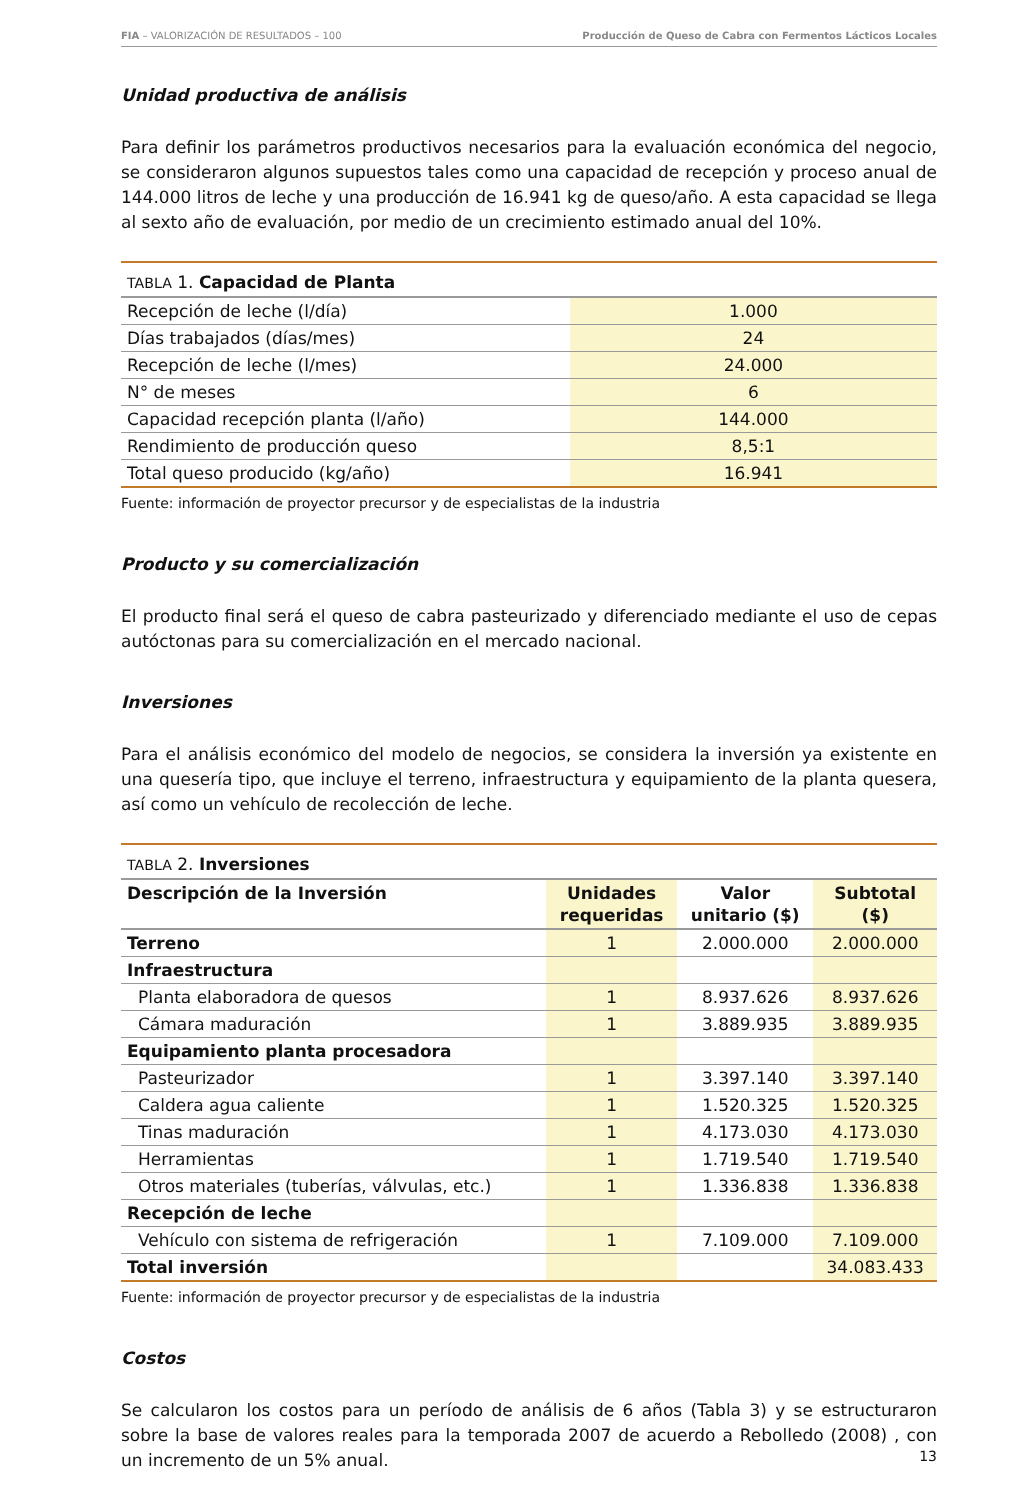FIA – VALORIZACIÓN DE RESULTADOS – 100 Producción de Queso de Cabra con Fermentos Lácticos Locales
Unidad productiva de análisis
Para definir los parámetros productivos necesarios para la evaluación económica del negocio, se consideraron algunos supuestos tales como una capacidad de recepción y proceso anual de 144.000 litros de leche y una producción de 16.941 kg de queso/año. A esta capacidad se llega al sexto año de evaluación, por medio de un crecimiento estimado anual del 10%.
| TABLA 1. Capacidad de Planta | |
| Recepción de leche (l/día) | 1.000 |
| Días trabajados (días/mes) | 24 |
| Recepción de leche (l/mes) | 24.000 |
| N° de meses | 6 |
| Capacidad recepción planta (l/año) | 144.000 |
| Rendimiento de producción queso | 8,5:1 |
| Total queso producido (kg/año) | 16.941 |
Fuente: información de proyector precursor y de especialistas de la industria
Producto y su comercialización
El producto final será el queso de cabra pasteurizado y diferenciado mediante el uso de cepas autóctonas para su comercialización en el mercado nacional.
Inversiones
Para el análisis económico del modelo de negocios, se considera la inversión ya existente en una quesería tipo, que incluye el terreno, infraestructura y equipamiento de la planta quesera, así como un vehículo de recolección de leche.
| TABLA 2. Inversiones | | | |
| Descripción de la Inversión | Unidades requeridas | Valor unitario ($) | Subtotal ($) |
| Terreno | 1 | 2.000.000 | 2.000.000 |
| Infraestructura | | | |
| Planta elaboradora de quesos | 1 | 8.937.626 | 8.937.626 |
| Cámara maduración | 1 | 3.889.935 | 3.889.935 |
| Equipamiento planta procesadora | | | |
| Pasteurizador | 1 | 3.397.140 | 3.397.140 |
| Caldera agua caliente | 1 | 1.520.325 | 1.520.325 |
| Tinas maduración | 1 | 4.173.030 | 4.173.030 |
| Herramientas | 1 | 1.719.540 | 1.719.540 |
| Otros materiales (tuberías, válvulas, etc.) | 1 | 1.336.838 | 1.336.838 |
| Recepción de leche | | | |
| Vehículo con sistema de refrigeración | 1 | 7.109.000 | 7.109.000 |
| Total inversión | | | 34.083.433 |
Fuente: información de proyector precursor y de especialistas de la industria
Costos
Se calcularon los costos para un período de análisis de 6 años (Tabla 3) y se estructuraron sobre la base de valores reales para la temporada 2007 de acuerdo a Rebolledo (2008) , con un incremento de un 5% anual.
13